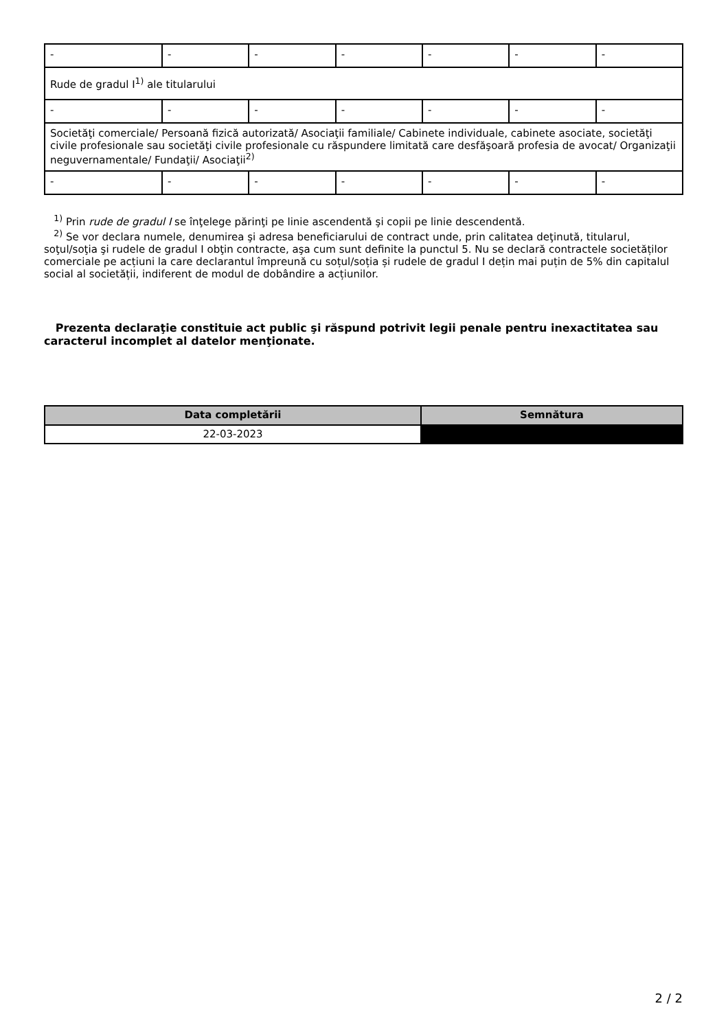| - | - | - | - | - | - | - |
| Rude de gradul I<sup>1)</sup> ale titularului | | | | | | |
| - | - | - | - | - | - | - |
| Societăţi comerciale/ Persoană fizică autorizată/ Asociaţii familiale/ Cabinete individuale, cabinete asociate, societăţi civile profesionale sau societăţi civile profesionale cu răspundere limitată care desfăşoară profesia de avocat/ Organizaţii neguvernamentale/ Fundaţii/ Asociaţii<sup>2)</sup> | | | | | | |
| - | - | - | - | - | - | - |
<sup>1)</sup> Prin rude de gradul I se înţelege părinţi pe linie ascendentă şi copii pe linie descendentă.
<sup>2)</sup> Se vor declara numele, denumirea şi adresa beneficiarului de contract unde, prin calitatea deţinută, titularul, soţul/soţia şi rudele de gradul I obţin contracte, aşa cum sunt definite la punctul 5. Nu se declară contractele societăților comerciale pe acțiuni la care declarantul împreună cu soțul/soția și rudele de gradul I dețin mai puțin de 5% din capitalul social al societății, indiferent de modul de dobândire a acțiunilor.
Prezenta declaraţie constituie act public şi răspund potrivit legii penale pentru inexactitatea sau caracterul incomplet al datelor menţionate.
| Data completării | Semnătura |
| --- | --- |
| 22-03-2023 | |
2 / 2